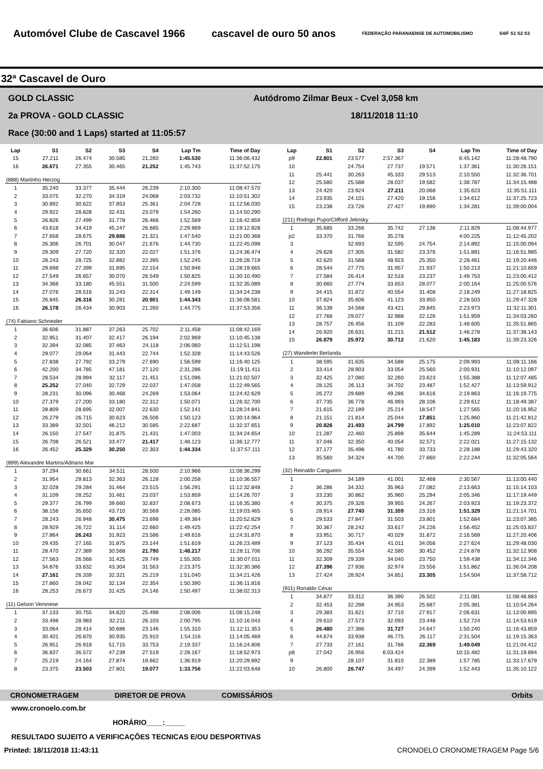Automóvel Clube de Cascavel 1966 cascavel de ouro 50 anos FEDERAÇÃO PARANAENSE DE AUTOMOBILISMO S4/F S1 S2 S3
32ª Cascavel de Ouro
GOLD CLASSIC Autódromo Zilmar Beux - Cvel 3,058 km
2a PROVA - GOLD CLASSIC 18/11/2018 11:10
Race (30:00 and 1 Laps) started at 11:05:57
| Lap | S1 | S2 | S3 | S4 | Lap Tm | Time of Day |
| --- | --- | --- | --- | --- | --- | --- |
| 15 | 27.211 | 26.474 | 30.585 | 21.260 | 1:45.530 | 11:36:06.432 |
| 16 | 26.671 | 27.355 | 30.465 | 21.252 | 1:45.743 | 11:37:52.175 |
| (888) Martinho Herzog | | | | | | |
| 1 | 35.240 | 33.377 | 35.444 | 26.239 | 2:10.300 | 11:08:47.570 |
| 2 | 33.075 | 32.270 | 34.319 | 24.068 | 2:03.732 | 11:10:51.302 |
| 3 | 30.892 | 30.622 | 37.853 | 25.361 | 2:04.728 | 11:12:56.030 |
| 4 | 29.922 | 28.828 | 32.431 | 23.079 | 1:54.260 | 11:14:50.290 |
| 5 | 26.826 | 27.499 | 31.778 | 26.466 | 1:52.569 | 11:16:42.859 |
| 6 | 43.618 | 34.419 | 45.247 | 26.685 | 2:29.969 | 11:19:12.828 |
| 7 | 27.658 | 28.675 | 29.886 | 21.321 | 1:47.540 | 11:21:00.368 |
| 8 | 26.306 | 26.701 | 30.047 | 21.676 | 1:44.730 | 11:22:45.098 |
| 9 | 29.309 | 27.720 | 32.320 | 22.027 | 1:51.376 | 11:24:36.474 |
| 10 | 28.243 | 28.725 | 32.882 | 22.395 | 1:52.245 | 11:26:28.719 |
| 11 | 29.698 | 27.399 | 31.695 | 22.154 | 1:50.946 | 11:28:19.665 |
| 12 | 27.549 | 26.657 | 30.070 | 26.549 | 1:50.825 | 11:30:10.490 |
| 13 | 34.368 | 33.180 | 45.551 | 31.500 | 2:24.599 | 11:32:35.089 |
| 14 | 27.076 | 28.516 | 31.243 | 22.314 | 1:49.149 | 11:34:24.238 |
| 15 | 26.845 | 26.316 | 30.281 | 20.901 | 1:44.343 | 11:36:08.581 |
| 16 | 26.178 | 26.434 | 30.903 | 21.260 | 1:44.775 | 11:37:53.356 |
| (74) Fabiano Schneider | | | | | | |
| 1 | 36.606 | 31.887 | 37.263 | 25.702 | 2:11.458 | 11:08:42.169 |
| 2 | 32.951 | 31.407 | 32.417 | 26.194 | 2:02.969 | 11:10:45.138 |
| 3 | 32.394 | 32.085 | 37.463 | 24.118 | 2:06.060 | 11:12:51.198 |
| 4 | 29.077 | 29.064 | 31.443 | 22.744 | 1:52.328 | 11:14:43.526 |
| 5 | 27.838 | 27.792 | 33.279 | 27.690 | 1:56.599 | 11:16:40.125 |
| 6 | 42.200 | 34.785 | 47.181 | 27.120 | 2:31.286 | 11:19:11.411 |
| 7 | 28.534 | 28.994 | 32.117 | 21.451 | 1:51.096 | 11:21:02.507 |
| 8 | 25.252 | 27.040 | 32.729 | 22.037 | 1:47.058 | 11:22:49.565 |
| 9 | 28.231 | 30.096 | 30.468 | 24.269 | 1:53.064 | 11:24:42.629 |
| 10 | 27.379 | 27.200 | 33.180 | 22.312 | 1:50.071 | 11:26:32.700 |
| 11 | 28.809 | 28.695 | 32.007 | 22.630 | 1:52.141 | 11:28:24.841 |
| 12 | 26.279 | 26.715 | 30.623 | 26.506 | 1:50.123 | 11:30:14.964 |
| 13 | 33.389 | 32.501 | 46.212 | 30.585 | 2:22.687 | 11:32:37.651 |
| 14 | 26.150 | 27.547 | 31.875 | 21.431 | 1:47.003 | 11:34:24.654 |
| 15 | 26.708 | 26.521 | 33.477 | 21.417 | 1:48.123 | 11:36:12.777 |
| 16 | 26.452 | 25.329 | 30.250 | 22.303 | 1:44.334 | 11:37:57.111 |
| (899) Alexandre Martins/Adriano Mar | | | | | | |
| 1 | 37.294 | 30.661 | 34.511 | 28.500 | 2:10.966 | 11:08:36.299 |
| 2 | 31.954 | 29.813 | 32.363 | 26.128 | 2:00.258 | 11:10:36.557 |
| 3 | 32.028 | 29.284 | 31.464 | 23.515 | 1:56.291 | 11:12:32.848 |
| 4 | 31.109 | 28.252 | 31.461 | 23.037 | 1:53.859 | 11:14:26.707 |
| 5 | 29.377 | 26.799 | 39.660 | 32.837 | 2:08.673 | 11:16:35.380 |
| 6 | 38.156 | 35.650 | 43.710 | 30.569 | 2:28.085 | 11:19:03.465 |
| 7 | 28.243 | 26.948 | 30.475 | 23.698 | 1:49.364 | 11:20:52.829 |
| 8 | 28.929 | 26.722 | 31.114 | 22.660 | 1:49.425 | 11:22:42.254 |
| 9 | 27.864 | 26.243 | 31.923 | 23.586 | 1:49.616 | 11:24:31.870 |
| 10 | 29.435 | 27.165 | 31.875 | 23.144 | 1:51.619 | 11:26:23.489 |
| 11 | 28.470 | 27.389 | 30.568 | 21.790 | 1:48.217 | 11:28:11.706 |
| 12 | 27.563 | 26.568 | 31.425 | 29.749 | 1:55.305 | 11:30:07.011 |
| 13 | 34.876 | 33.632 | 43.304 | 31.563 | 2:23.375 | 11:32:30.386 |
| 14 | 27.161 | 26.339 | 32.321 | 25.219 | 1:51.040 | 11:34:21.426 |
| 15 | 27.860 | 28.042 | 32.134 | 22.354 | 1:50.390 | 11:36:11.816 |
| 16 | 28.253 | 26.673 | 31.425 | 24.146 | 1:50.497 | 11:38:02.313 |
| (11) Gelson Veronese | | | | | | |
| 1 | 37.133 | 30.755 | 34.620 | 25.498 | 2:08.006 | 11:08:15.248 |
| 2 | 33.498 | 28.983 | 32.211 | 26.103 | 2:00.795 | 11:10:16.043 |
| 3 | 33.064 | 28.414 | 30.686 | 23.146 | 1:55.310 | 11:12:11.353 |
| 4 | 30.401 | 26.870 | 30.935 | 25.910 | 1:54.116 | 11:14:05.469 |
| 5 | 26.951 | 26.918 | 51.715 | 33.753 | 2:19.337 | 11:16:24.806 |
| 6 | 36.837 | 36.572 | 47.239 | 27.519 | 2:28.167 | 11:18:52.973 |
| 7 | 25.219 | 24.164 | 27.874 | 19.662 | 1:36.919 | 11:20:29.892 |
| 8 | 23.375 | 23.503 | 27.801 | 19.077 | 1:33.756 | 11:22:03.648 |
| Lap | S1 | S2 | S3 | S4 | Lap Tm | Time of Day |
| --- | --- | --- | --- | --- | --- | --- |
| p9 | 22.801 | 23.577 | 2:57.367 | | 6:45.142 | 11:28:48.790 |
| 10 | | 24.754 | 27.737 | 19.571 | 1:37.361 | 11:30:26.151 |
| 11 | 25.441 | 30.263 | 45.333 | 29.513 | 2:10.550 | 11:32:36.701 |
| 12 | 25.580 | 25.588 | 28.037 | 19.582 | 1:38.787 | 11:34:15.488 |
| 13 | 24.420 | 23.924 | 27.211 | 20.068 | 1:35.623 | 11:35:51.111 |
| 14 | 23.935 | 24.101 | 27.420 | 19.156 | 1:34.612 | 11:37:25.723 |
| 15 | 23.238 | 23.726 | 27.427 | 19.890 | 1:34.281 | 11:39:00.004 |
| (211) Rodrigo Pupo/Clifford Jelinsky | | | | | | |
| 1 | 35.685 | 33.266 | 35.742 | 27.136 | 2:11.829 | 11:08:44.977 |
| p2 | 33.370 | 31.766 | 35.278 | | 4:00.225 | 11:12:45.202 |
| 3 | | 32.693 | 32.595 | 24.754 | 2:14.892 | 11:15:00.094 |
| 4 | 29.628 | 27.305 | 31.582 | 23.376 | 1:51.891 | 11:16:51.985 |
| 5 | 42.620 | 31.568 | 48.923 | 25.350 | 2:28.461 | 11:19:20.446 |
| 6 | 28.544 | 27.775 | 31.957 | 21.937 | 1:50.213 | 11:21:10.659 |
| 7 | 27.584 | 26.414 | 32.518 | 23.237 | 1:49.753 | 11:23:00.412 |
| 8 | 30.660 | 27.774 | 33.653 | 28.077 | 2:00.164 | 11:25:00.576 |
| 9 | 34.415 | 31.872 | 40.554 | 31.408 | 2:18.249 | 11:27:18.825 |
| 10 | 37.824 | 35.606 | 41.123 | 33.950 | 2:28.503 | 11:29:47.328 |
| 11 | 36.139 | 34.568 | 43.421 | 29.845 | 2:23.973 | 11:32:11.301 |
| 12 | 27.768 | 29.077 | 32.988 | 22.126 | 1:51.959 | 11:34:03.260 |
| 13 | 28.757 | 26.456 | 31.109 | 22.283 | 1:48.605 | 11:35:51.865 |
| 14 | 26.920 | 26.631 | 31.215 | 21.512 | 1:46.278 | 11:37:38.143 |
| 15 | 26.879 | 25.972 | 30.712 | 21.620 | 1:45.183 | 11:39:23.326 |
| (27) Wanderlei Berlanda | | | | | | |
| 1 | 38.595 | 31.635 | 34.588 | 25.175 | 2:09.993 | 11:08:11.166 |
| 2 | 33.414 | 28.903 | 33.054 | 25.560 | 2:00.931 | 11:10:12.097 |
| 3 | 32.425 | 27.080 | 32.260 | 23.623 | 1:55.388 | 11:12:07.485 |
| 4 | 28.125 | 26.113 | 34.702 | 23.487 | 1:52.427 | 11:13:59.912 |
| 5 | 26.272 | 29.689 | 49.286 | 34.616 | 2:19.863 | 11:16:19.775 |
| 6 | 37.735 | 36.778 | 46.993 | 28.106 | 2:29.612 | 11:18:49.387 |
| 7 | 21.615 | 22.189 | 25.214 | 18.547 | 1:27.565 | 11:20:16.952 |
| 8 | 21.151 | 21.814 | 25.044 | 17.851 | 1:25.860 | 11:21:42.812 |
| 9 | 20.826 | 21.493 | 24.799 | 17.892 | 1:25.010 | 11:23:07.822 |
| 10 | 21.287 | 22.460 | 25.898 | 35.644 | 1:45.289 | 11:24:53.111 |
| 11 | 37.046 | 32.350 | 40.054 | 32.571 | 2:22.021 | 11:27:15.132 |
| 12 | 37.177 | 35.498 | 41.780 | 33.733 | 2:28.188 | 11:29:43.320 |
| 13 | 35.560 | 34.324 | 44.700 | 27.660 | 2:22.244 | 11:32:05.564 |
| (32) Reinaldo Cangueiro | | | | | | |
| 1 | | 34.189 | 41.001 | 32.468 | 2:30.567 | 11:13:00.440 |
| 2 | 36.286 | 34.332 | 35.963 | 27.082 | 2:13.663 | 11:15:14.103 |
| 3 | 33.230 | 30.862 | 35.960 | 25.294 | 2:05.346 | 11:17:19.449 |
| 4 | 30.375 | 29.326 | 39.955 | 24.267 | 2:03.923 | 11:19:23.372 |
| 5 | 28.914 | 27.740 | 31.359 | 23.316 | 1:51.329 | 11:21:14.701 |
| 6 | 29.533 | 27.847 | 31.503 | 23.801 | 1:52.684 | 11:23:07.385 |
| 7 | 30.367 | 28.242 | 33.617 | 24.226 | 1:56.452 | 11:25:03.837 |
| 8 | 33.951 | 30.717 | 40.029 | 31.872 | 2:16.569 | 11:27:20.406 |
| 9 | 37.123 | 35.434 | 41.011 | 34.056 | 2:27.624 | 11:29:48.030 |
| 10 | 36.292 | 35.554 | 42.580 | 30.452 | 2:24.878 | 11:32:12.908 |
| 11 | 32.309 | 29.339 | 34.040 | 23.750 | 1:59.438 | 11:34:12.346 |
| 12 | 27.396 | 27.936 | 32.974 | 23.556 | 1:51.862 | 11:36:04.208 |
| 13 | 27.424 | 28.924 | 34.851 | 23.305 | 1:54.504 | 11:37:58.712 |
| (911) Ronaldo César | | | | | | |
| 1 | 34.877 | 33.312 | 36.390 | 26.502 | 2:11.081 | 11:08:48.883 |
| 2 | 32.453 | 32.288 | 34.953 | 25.687 | 2:05.381 | 11:10:54.264 |
| 3 | 29.383 | 31.621 | 37.710 | 27.917 | 2:06.631 | 11:13:00.895 |
| 4 | 29.610 | 27.573 | 32.093 | 23.448 | 1:52.724 | 11:14:53.619 |
| 5 | 26.480 | 27.386 | 31.727 | 24.647 | 1:50.240 | 11:16:43.859 |
| 6 | 44.674 | 33.938 | 46.775 | 26.117 | 2:31.504 | 11:19:15.363 |
| 7 | 27.733 | 27.161 | 31.786 | 22.369 | 1:49.049 | 11:21:04.412 |
| p8 | 27.042 | 26.956 | 6:03.424 | | 10:15.482 | 11:31:19.894 |
| 9 | | 28.107 | 31.810 | 22.389 | 1:57.785 | 11:33:17.679 |
| 10 | 26.800 | 26.747 | 34.497 | 24.399 | 1:52.443 | 11:35:10.122 |
CRONOMETRAGEM DIRETOR DE PROVA COMISSÁRIOS Orbits
www.cronoelo.com.br
HORÁRIO____:_____
RESULTADO SUJEITO A VERIFICAÇÕES TECNICAS E/OU DESPORTIVAS
Printed: 18/11/2018 11:43:11 CRONOELO CRONOMETRAGEM Page 5/6